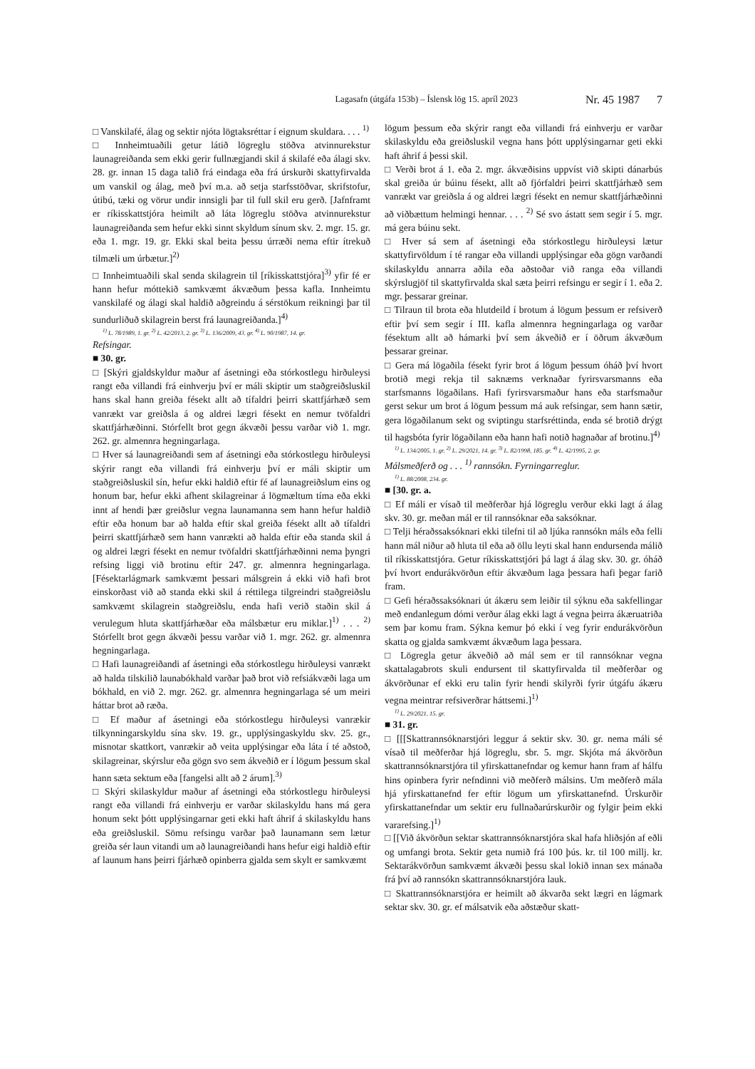Lagasafn (útgáfa 153b) – Íslensk lög 15. apríl 2023 Nr. 45 1987 7
□ Vanskilafé, álag og sektir njóta lögtaksréttar í eignum skuldara. . . . <sup>1)</sup>
□ Innheimtuaðili getur látið lögreglu stöðva atvinnurekstur launagreiðanda sem ekki gerir fullnægjandi skil á skilafé eða álagi skv. 28. gr. innan 15 daga talið frá eindaga eða frá úrskurði skattyfirvalda um vanskil og álag, með því m.a. að setja starfsstöðvar, skrifstofur, útibú, tæki og vörur undir innsigli þar til full skil eru gerð. [Jafnframt er ríkisskattstjóra heimilt að láta lögreglu stöðva atvinnurekstur launagreiðanda sem hefur ekki sinnt skyldum sínum skv. 2. mgr. 15. gr. eða 1. mgr. 19. gr. Ekki skal beita þessu úrræði nema eftir ítrekuð tilmæli um úrbætur.]<sup>2)</sup>
□ Innheimtuaðili skal senda skilagrein til [ríkisskattstjóra]<sup>3)</sup> yfir fé er hann hefur móttekið samkvæmt ákvæðum þessa kafla. Innheimtu vanskilafé og álagi skal haldið aðgreindu á sérstökum reikningi þar til sundurliðuð skilagrein berst frá launagreiðanda.]<sup>4)</sup>
<sup>1)</sup> L. 78/1989, 1. gr. <sup>2)</sup> L. 42/2013, 2. gr. <sup>3)</sup> L. 136/2009, 43. gr. <sup>4)</sup> L. 90/1987, 14. gr.
Refsingar.
■ 30. gr.
□ [Skýri gjaldskyldur maður af ásetningi eða stórkostlegu hirðuleysi rangt eða villandi frá einhverju því er máli skiptir um staðgreiðsluskil hans skal hann greiða fésekt allt að tífaldri þeirri skattfjárhæð sem vanrækt var greiðsla á og aldrei lægri fésekt en nemur tvöfaldri skattfjárhæðinni. Stórfellt brot gegn ákvæði þessu varðar við 1. mgr. 262. gr. almennra hegningarlaga.
□ Hver sá launagreiðandi sem af ásetningi eða stórkostlegu hirðuleysi skýrir rangt eða villandi frá einhverju því er máli skiptir um staðgreiðsluskil sín, hefur ekki haldið eftir fé af launagreiðslum eins og honum bar, hefur ekki afhent skilagreinar á lögmæltum tíma eða ekki innt af hendi þær greiðslur vegna launamanna sem hann hefur haldið eftir eða honum bar að halda eftir skal greiða fésekt allt að tífaldri þeirri skattfjárhæð sem hann vanrækti að halda eftir eða standa skil á og aldrei lægri fésekt en nemur tvöfaldri skattfjárhæðinni nema þyngri refsing liggi við brotinu eftir 247. gr. almennra hegningarlaga. [Fésektarlágmark samkvæmt þessari málsgrein á ekki við hafi brot einskorðast við að standa ekki skil á réttilega tilgreindri staðgreiðslu samkvæmt skilagrein staðgreiðslu, enda hafi verið staðin skil á verulegum hluta skattfjárhæðar eða málsbætur eru miklar.]<sup>1)</sup> . . . <sup>2)</sup> Stórfellt brot gegn ákvæði þessu varðar við 1. mgr. 262. gr. almennra hegningarlaga.
□ Hafi launagreiðandi af ásetningi eða stórkostlegu hirðuleysi vanrækt að halda tilskilið launabókhald varðar það brot við refsiákvæði laga um bókhald, en við 2. mgr. 262. gr. almennra hegningarlaga sé um meiri háttar brot að ræða.
□ Ef maður af ásetningi eða stórkostlegu hirðuleysi vanrækir tilkynningarskyldu sína skv. 19. gr., upplýsingaskyldu skv. 25. gr., misnotar skattkort, vanrækir að veita upplýsingar eða láta í té aðstoð, skilagreinar, skýrslur eða gögn svo sem ákveðið er í lögum þessum skal hann sæta sektum eða [fangelsi allt að 2 árum].<sup>3)</sup>
□ Skýri skilaskyldur maður af ásetningi eða stórkostlegu hirðuleysi rangt eða villandi frá einhverju er varðar skilaskyldu hans má gera honum sekt þótt upplýsingarnar geti ekki haft áhrif á skilaskyldu hans eða greiðsluskil. Sömu refsingu varðar það launamann sem lætur greiða sér laun vitandi um að launagreiðandi hans hefur eigi haldið eftir af launum hans þeirri fjárhæð opinberra gjalda sem skylt er samkvæmt
lögum þessum eða skýrir rangt eða villandi frá einhverju er varðar skilaskyldu eða greiðsluskil vegna hans þótt upplýsingarnar geti ekki haft áhrif á þessi skil.
□ Verði brot á 1. eða 2. mgr. ákvæðisins uppvíst við skipti dánarbús skal greiða úr búinu fésekt, allt að fjórfaldri þeirri skattfjárhæð sem vanrækt var greiðsla á og aldrei lægri fésekt en nemur skattfjárhæðinni að viðbættum helmingi hennar. . . . <sup>2)</sup> Sé svo ástatt sem segir í 5. mgr. má gera búinu sekt.
□ Hver sá sem af ásetningi eða stórkostlegu hirðuleysi lætur skattyfirvöldum í té rangar eða villandi upplýsingar eða gögn varðandi skilaskyldu annarra aðila eða aðstoðar við ranga eða villandi skýrslugjöf til skattyfirvalda skal sæta þeirri refsingu er segir í 1. eða 2. mgr. þessarar greinar.
□ Tilraun til brota eða hlutdeild í brotum á lögum þessum er refsiverð eftir því sem segir í III. kafla almennra hegningarlaga og varðar fésektum allt að hámarki því sem ákveðið er í öðrum ákvæðum þessarar greinar.
□ Gera má lögaðila fésekt fyrir brot á lögum þessum óháð því hvort brotið megi rekja til saknæms verknaðar fyrirsvarsmanns eða starfsmanns lögaðilans. Hafi fyrirsvarsmaður hans eða starfsmaður gerst sekur um brot á lögum þessum má auk refsingar, sem hann sætir, gera lögaðilanum sekt og sviptingu starfsréttinda, enda sé brotið drýgt til hagsbóta fyrir lögaðilann eða hann hafi notið hagnaðar af brotinu.]<sup>4)</sup>
<sup>1)</sup> L. 134/2005, 1. gr. <sup>2)</sup> L. 29/2021, 14. gr. <sup>3)</sup> L. 82/1998, 185. gr. <sup>4)</sup> L. 42/1995, 2. gr.
Málsmeðferð og . . . <sup>1)</sup> rannsókn. Fyrningarreglur.
<sup>1)</sup> L. 88/2008, 234. gr.
■ [30. gr. a.
□ Ef máli er vísað til meðferðar hjá lögreglu verður ekki lagt á álag skv. 30. gr. meðan mál er til rannsóknar eða saksóknar.
□ Telji héraðssaksóknari ekki tilefni til að ljúka rannsókn máls eða felli hann mál niður að hluta til eða að öllu leyti skal hann endursenda málið til ríkisskattstjóra. Getur ríkisskattstjóri þá lagt á álag skv. 30. gr. óháð því hvort endurákvörðun eftir ákvæðum laga þessara hafi þegar farið fram.
□ Gefi héraðssaksóknari út ákæru sem leiðir til sýknu eða sakfellingar með endanlegum dómi verður álag ekki lagt á vegna þeirra ákæruatriða sem þar komu fram. Sýkna kemur þó ekki í veg fyrir endurákvörðun skatta og gjalda samkvæmt ákvæðum laga þessara.
□ Lögregla getur ákveðið að mál sem er til rannsóknar vegna skattalagabrots skuli endursent til skattyfirvalda til meðferðar og ákvörðunar ef ekki eru talin fyrir hendi skilyrði fyrir útgáfu ákæru vegna meintrar refsiverðrar háttsemi.]<sup>1)</sup>
<sup>1)</sup> L. 29/2021, 15. gr.
■ 31. gr.
□ [[[Skattrannsóknarstjóri leggur á sektir skv. 30. gr. nema máli sé vísað til meðferðar hjá lögreglu, sbr. 5. mgr. Skjóta má ákvörðun skattrannsóknarstjóra til yfirskattanefndar og kemur hann fram af hálfu hins opinbera fyrir nefndinni við meðferð málsins. Um meðferð mála hjá yfirskattanefnd fer eftir lögum um yfirskattanefnd. Úrskurðir yfirskattanefndar um sektir eru fullnaðarúrskurðir og fylgir þeim ekki vararefsing.]<sup>1)</sup>
□ [[Við ákvörðun sektar skattrannsóknarstjóra skal hafa hliðsjón af eðli og umfangi brota. Sektir geta numið frá 100 þús. kr. til 100 millj. kr. Sektarákvörðun samkvæmt ákvæði þessu skal lokið innan sex mánaða frá því að rannsókn skattrannsóknarstjóra lauk.
□ Skattrannsóknarstjóra er heimilt að ákvarða sekt lægri en lágmark sektar skv. 30. gr. ef málsatvik eða aðstæður skatt-